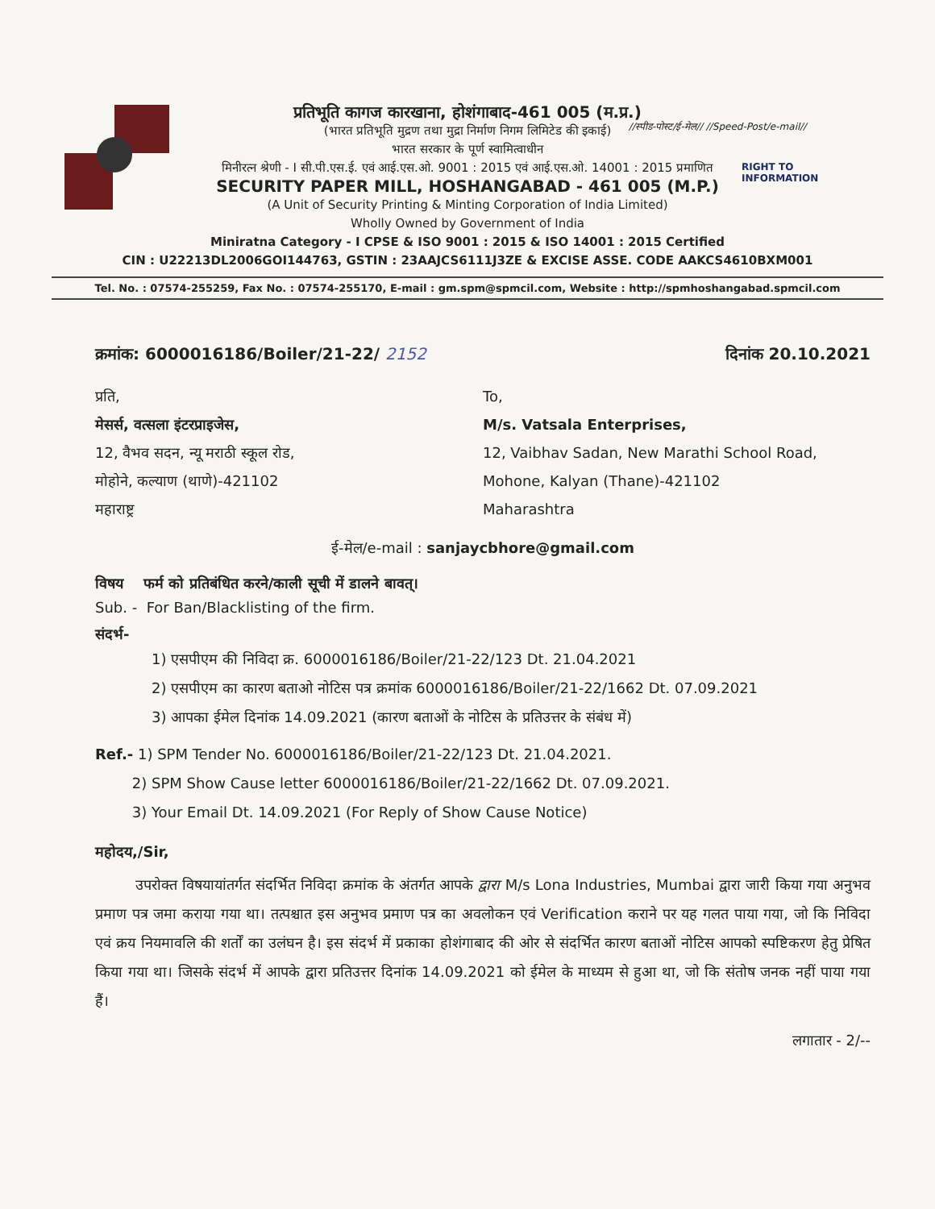//स्पीड-पोस्ट/ई-मेल// //Speed-Post/e-mail//
RIGHT TO
INFORMATION
प्रतिभूति कागज कारखाना, होशंगाबाद-461 005 (म.प्र.)
(भारत प्रतिभूति मुद्रण तथा मुद्रा निर्माण निगम लिमिटेड की इकाई)
भारत सरकार के पूर्ण स्वामित्वाधीन
मिनीरत्न श्रेणी - I सी.पी.एस.ई. एवं आई.एस.ओ. 9001 : 2015 एवं आई.एस.ओ. 14001 : 2015 प्रमाणित
SECURITY PAPER MILL, HOSHANGABAD - 461 005 (M.P.)
(A Unit of Security Printing & Minting Corporation of India Limited)
Wholly Owned by Government of India
Miniratna Category - I CPSE & ISO 9001 : 2015 & ISO 14001 : 2015 Certified
CIN : U22213DL2006GOI144763, GSTIN : 23AAJCS6111J3ZE & EXCISE ASSE. CODE AAKCS4610BXM001
Tel. No. : 07574-255259, Fax No. : 07574-255170, E-mail : gm.spm@spmcil.com, Website : http://spmhoshangabad.spmcil.com
क्रमांक: 6000016186/Boiler/21-22/ 2152 दिनांक 20.10.2021
प्रति,
मेसर्स, वत्सला इंटरप्राइजेस,
12, वैभव सदन, न्यू मराठी स्कूल रोड,
मोहोने, कल्याण (थाणे)-421102
महाराष्ट्र
To,
M/s. Vatsala Enterprises,
12, Vaibhav Sadan, New Marathi School Road,
Mohone, Kalyan (Thane)-421102
Maharashtra
ई-मेल/e-mail : sanjaycbhore@gmail.com
विषय फर्म को प्रतिबंधित करने/काली सूची में डालने बावत्।
Sub. - For Ban/Blacklisting of the firm.
संदर्भ-
1) एसपीएम की निविदा क्र. 6000016186/Boiler/21-22/123 Dt. 21.04.2021
2) एसपीएम का कारण बताओ नोटिस पत्र क्रमांक 6000016186/Boiler/21-22/1662 Dt. 07.09.2021
3) आपका ईमेल दिनांक 14.09.2021 (कारण बताओं के नोटिस के प्रतिउत्तर के संबंध में)
Ref.- 1) SPM Tender No. 6000016186/Boiler/21-22/123 Dt. 21.04.2021.
2) SPM Show Cause letter 6000016186/Boiler/21-22/1662 Dt. 07.09.2021.
3) Your Email Dt. 14.09.2021 (For Reply of Show Cause Notice)
महोदय,/Sir,
उपरोक्त विषयायांतर्गत संदर्भित निविदा क्रमांक के अंतर्गत आपके द्वारा M/s Lona Industries, Mumbai द्वारा जारी किया गया अनुभव प्रमाण पत्र जमा कराया गया था। तत्पश्चात इस अनुभव प्रमाण पत्र का अवलोकन एवं Verification कराने पर यह गलत पाया गया, जो कि निविदा एवं क्रय नियमावलि की शर्तों का उलंघन है। इस संदर्भ में प्रकाका होशंगाबाद की ओर से संदर्भित कारण बताओं नोटिस आपको स्पष्टिकरण हेतु प्रेषित किया गया था। जिसके संदर्भ में आपके द्वारा प्रतिउत्तर दिनांक 14.09.2021 को ईमेल के माध्यम से हुआ था, जो कि संतोष जनक नहीं पाया गया हैं।
लगातार - 2/--